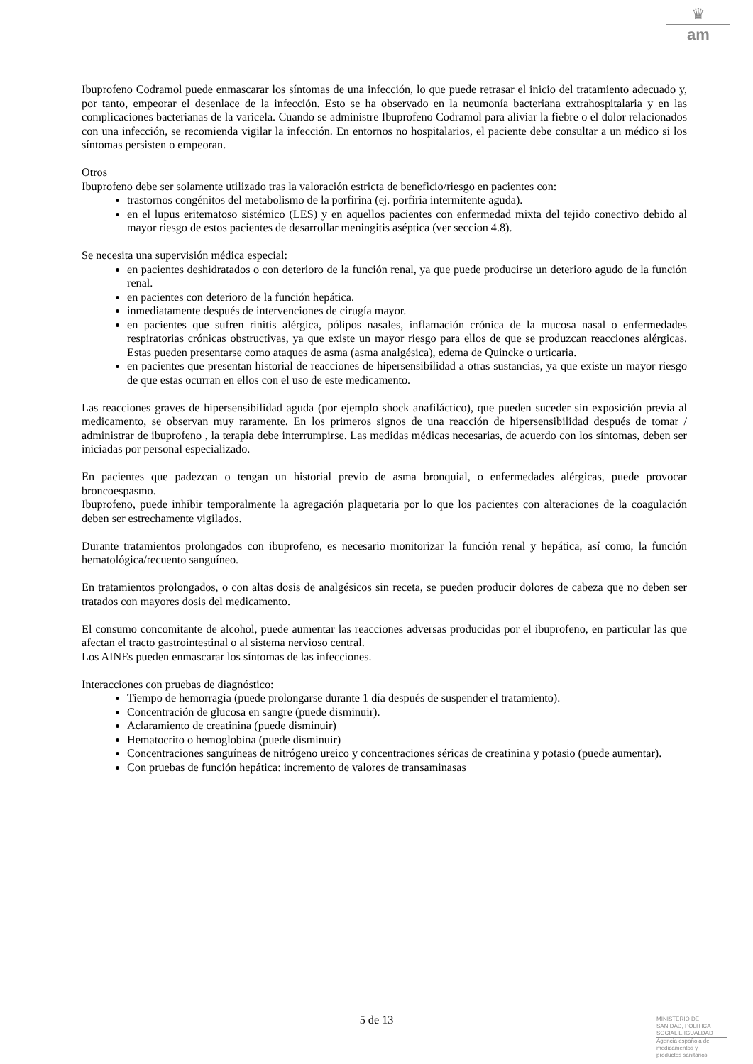♛
am
Ibuprofeno Codramol puede enmascarar los síntomas de una infección, lo que puede retrasar el inicio del tratamiento adecuado y, por tanto, empeorar el desenlace de la infección. Esto se ha observado en la neumonía bacteriana extrahospitalaria y en las complicaciones bacterianas de la varicela. Cuando se administre Ibuprofeno Codramol para aliviar la fiebre o el dolor relacionados con una infección, se recomienda vigilar la infección. En entornos no hospitalarios, el paciente debe consultar a un médico si los síntomas persisten o empeoran.
Otros
Ibuprofeno debe ser solamente utilizado tras la valoración estricta de beneficio/riesgo en pacientes con:
trastornos congénitos del metabolismo de la porfirina (ej. porfiria intermitente aguda).
en el lupus eritematoso sistémico (LES) y en aquellos pacientes con enfermedad mixta del tejido conectivo debido al mayor riesgo de estos pacientes de desarrollar meningitis aséptica (ver seccion 4.8).
Se necesita una supervisión médica especial:
en pacientes deshidratados o con deterioro de la función renal, ya que puede producirse un deterioro agudo de la función renal.
en pacientes con deterioro de la función hepática.
inmediatamente después de intervenciones de cirugía mayor.
en pacientes que sufren rinitis alérgica, pólipos nasales, inflamación crónica de la mucosa nasal o enfermedades respiratorias crónicas obstructivas, ya que existe un mayor riesgo para ellos de que se produzcan reacciones alérgicas. Estas pueden presentarse como ataques de asma (asma analgésica), edema de Quincke o urticaria.
en pacientes que presentan historial de reacciones de hipersensibilidad a otras sustancias, ya que existe un mayor riesgo de que estas ocurran en ellos con el uso de este medicamento.
Las reacciones graves de hipersensibilidad aguda (por ejemplo shock anafiláctico), que pueden suceder sin exposición previa al medicamento, se observan muy raramente. En los primeros signos de una reacción de hipersensibilidad después de tomar / administrar de ibuprofeno , la terapia debe interrumpirse. Las medidas médicas necesarias, de acuerdo con los síntomas, deben ser iniciadas por personal especializado.
En pacientes que padezcan o tengan un historial previo de asma bronquial, o enfermedades alérgicas, puede provocar broncoespasmo.
Ibuprofeno, puede inhibir temporalmente la agregación plaquetaria por lo que los pacientes con alteraciones de la coagulación deben ser estrechamente vigilados.
Durante tratamientos prolongados con ibuprofeno, es necesario monitorizar la función renal y hepática, así como, la función hematológica/recuento sanguíneo.
En tratamientos prolongados, o con altas dosis de analgésicos sin receta, se pueden producir dolores de cabeza que no deben ser tratados con mayores dosis del medicamento.
El consumo concomitante de alcohol, puede aumentar las reacciones adversas producidas por el ibuprofeno, en particular las que afectan el tracto gastrointestinal o al sistema nervioso central.
Los AINEs pueden enmascarar los síntomas de las infecciones.
Interacciones con pruebas de diagnóstico:
Tiempo de hemorragia (puede prolongarse durante 1 día después de suspender el tratamiento).
Concentración de glucosa en sangre (puede disminuir).
Aclaramiento de creatinina (puede disminuir)
Hematocrito o hemoglobina (puede disminuir)
Concentraciones sanguíneas de nitrógeno ureico y concentraciones séricas de creatinina y potasio (puede aumentar).
Con pruebas de función hepática: incremento de valores de transaminasas
5 de 13
MINISTERIO DE
SANIDAD, POLITICA
SOCIAL E IGUALDAD
Agencia española de
medicamentos y
productos sanitarios